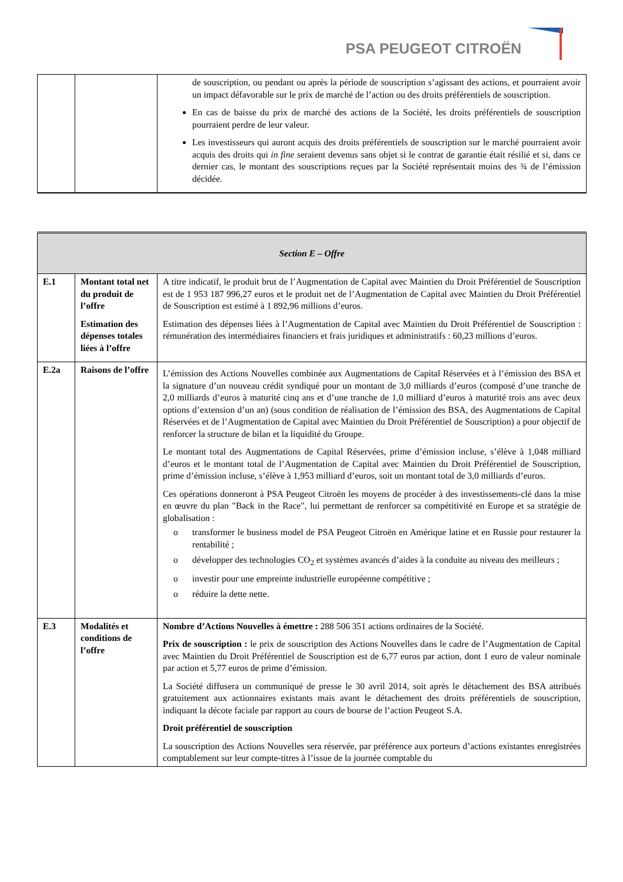PSA PEUGEOT CITROËN
| | | de souscription, ou pendant ou après la période de souscription s’agissant des actions, et pourraient avoir un impact défavorable sur le prix de marché de l’action ou des droits préférentiels de souscription. En cas de baisse du prix de marché des actions de la Société, les droits préférentiels de souscription pourraient perdre de leur valeur. Les investisseurs qui auront acquis des droits préférentiels de souscription sur le marché pourraient avoir acquis des droits qui in fine seraient devenus sans objet si le contrat de garantie était résilié et si, dans ce dernier cas, le montant des souscriptions reçues par la Société représentait moins des ¾ de l’émission décidée. |
| Section E – Offre | | |
| E.1 | Montant total net du produit de l’offre Estimation des dépenses totales liées à l’offre | A titre indicatif, le produit brut de l’Augmentation de Capital avec Maintien du Droit Préférentiel de Souscription est de 1 953 187 996,27 euros et le produit net de l’Augmentation de Capital avec Maintien du Droit Préférentiel de Souscription est estimé à 1 892,96 millions d’euros. Estimation des dépenses liées à l’Augmentation de Capital avec Maintien du Droit Préférentiel de Souscription : rémunération des intermédiaires financiers et frais juridiques et administratifs : 60,23 millions d’euros. |
| E.2a | Raisons de l’offre | L’émission des Actions Nouvelles combinée aux Augmentations de Capital Réservées et à l’émission des BSA et la signature d’un nouveau crédit syndiqué pour un montant de 3,0 milliards d’euros (composé d’une tranche de 2,0 milliards d’euros à maturité cinq ans et d’une tranche de 1,0 milliard d’euros à maturité trois ans avec deux options d’extension d’un an) (sous condition de réalisation de l’émission des BSA, des Augmentations de Capital Réservées et de l’Augmentation de Capital avec Maintien du Droit Préférentiel de Souscription) a pour objectif de renforcer la structure de bilan et la liquidité du Groupe. Le montant total des Augmentations de Capital Réservées, prime d’émission incluse, s’élève à 1,048 milliard d’euros et le montant total de l’Augmentation de Capital avec Maintien du Droit Préférentiel de Souscription, prime d’émission incluse, s’élève à 1,953 milliard d’euros, soit un montant total de 3,0 milliards d’euros. Ces opérations donneront à PSA Peugeot Citroën les moyens de procéder à des investissements-clé dans la mise en œuvre du plan "Back in the Race", lui permettant de renforcer sa compétitivité en Europe et sa stratégie de globalisation : o transformer le business model de PSA Peugeot Citroën en Amérique latine et en Russie pour restaurer la rentabilité ; o développer des technologies CO<sub>2</sub> et systèmes avancés d’aides à la conduite au niveau des meilleurs ; o investir pour une empreinte industrielle européenne compétitive ; o réduire la dette nette. |
| E.3 | Modalités et conditions de l’offre | Nombre d’Actions Nouvelles à émettre : 288 506 351 actions ordinaires de la Société. Prix de souscription : le prix de souscription des Actions Nouvelles dans le cadre de l’Augmentation de Capital avec Maintien du Droit Préférentiel de Souscription est de 6,77 euros par action, dont 1 euro de valeur nominale par action et 5,77 euros de prime d’émission. La Société diffusera un communiqué de presse le 30 avril 2014, soit après le détachement des BSA attribués gratuitement aux actionnaires existants mais avant le détachement des droits préférentiels de souscription, indiquant la décote faciale par rapport au cours de bourse de l’action Peugeot S.A. Droit préférentiel de souscription La souscription des Actions Nouvelles sera réservée, par préférence aux porteurs d’actions existantes enregistrées comptablement sur leur compte-titres à l’issue de la journée comptable du |